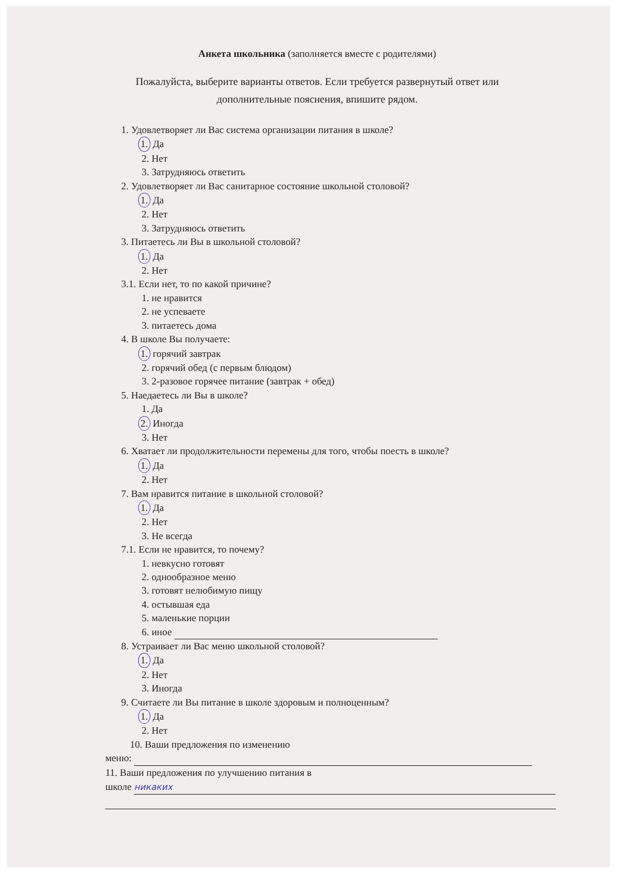Анкета школьника (заполняется вместе с родителями)
Пожалуйста, выберите варианты ответов. Если требуется развернутый ответ или
дополнительные пояснения, впишите рядом.
1. Удовлетворяет ли Вас система организации питания в школе?
1. Да
2. Нет
3. Затрудняюсь ответить
2. Удовлетворяет ли Вас санитарное состояние школьной столовой?
1. Да
2. Нет
3. Затрудняюсь ответить
3. Питаетесь ли Вы в школьной столовой?
1. Да
2. Нет
3.1. Если нет, то по какой причине?
1. не нравится
2. не успеваете
3. питаетесь дома
4. В школе Вы получаете:
1. горячий завтрак
2. горячий обед (с первым блюдом)
3. 2-разовое горячее питание (завтрак + обед)
5. Наедаетесь ли Вы в школе?
1. Да
2. Иногда
3. Нет
6. Хватает ли продолжительности перемены для того, чтобы поесть в школе?
1. Да
2. Нет
7. Вам нравится питание в школьной столовой?
1. Да
2. Нет
3. Не всегда
7.1. Если не нравится, то почему?
1. невкусно готовят
2. однообразное меню
3. готовят нелюбимую пищу
4. остывшая еда
5. маленькие порции
6. иное
8. Устраивает ли Вас меню школьной столовой?
1. Да
2. Нет
3. Иногда
9. Считаете ли Вы питание в школе здоровым и полноценным?
1. Да
2. Нет
10. Ваши предложения по изменению
меню:
11. Ваши предложения по улучшению питания в
школе никаких